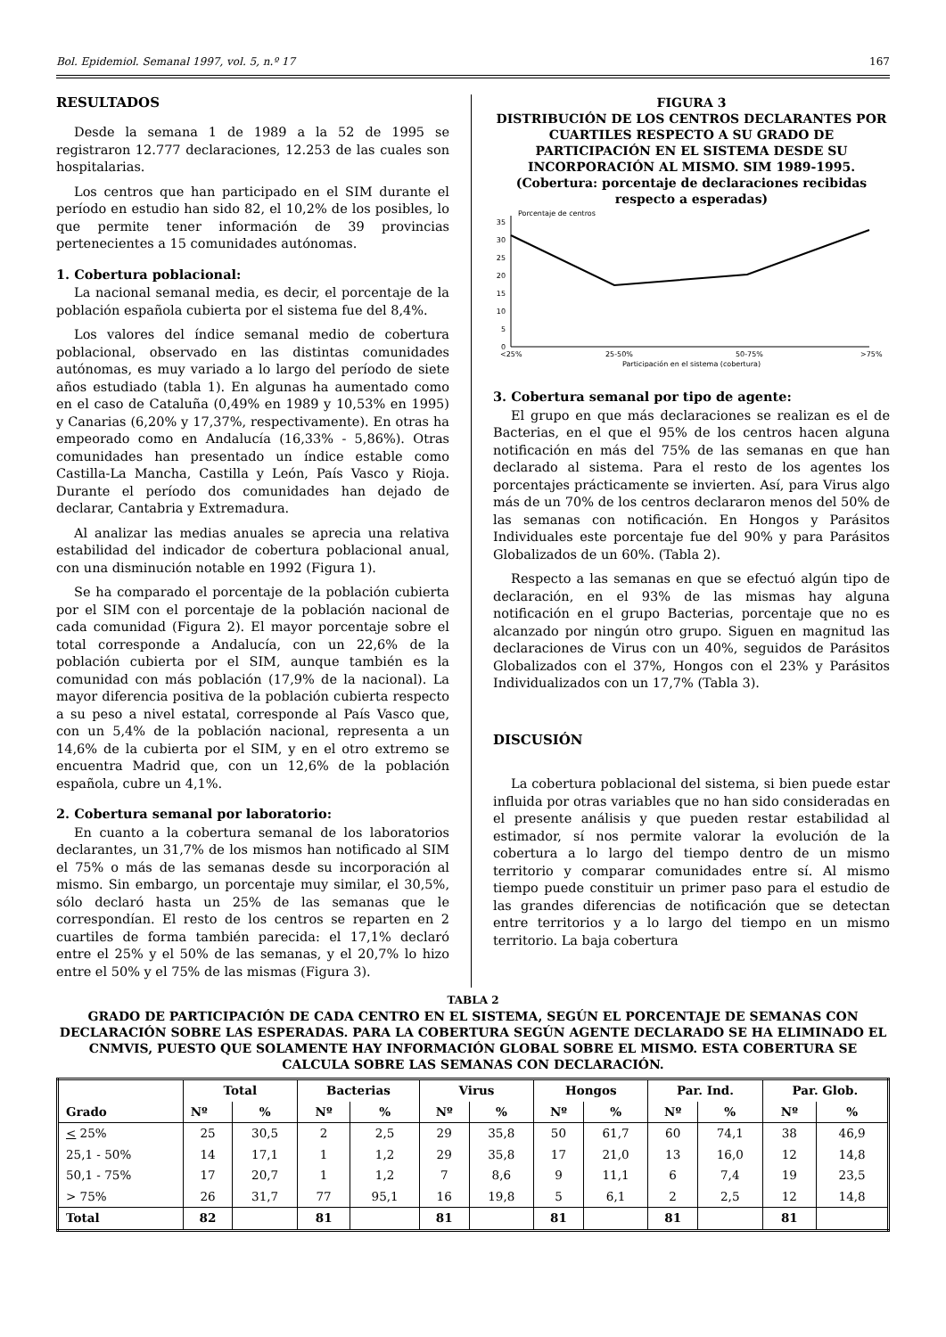Bol. Epidemiol. Semanal 1997, vol. 5, n.º 17 167
RESULTADOS
Desde la semana 1 de 1989 a la 52 de 1995 se registraron 12.777 declaraciones, 12.253 de las cuales son hospitalarias.
Los centros que han participado en el SIM durante el período en estudio han sido 82, el 10,2% de los posibles, lo que permite tener información de 39 provincias pertenecientes a 15 comunidades autónomas.
1. Cobertura poblacional:
La nacional semanal media, es decir, el porcentaje de la población española cubierta por el sistema fue del 8,4%.
Los valores del índice semanal medio de cobertura poblacional, observado en las distintas comunidades autónomas, es muy variado a lo largo del período de siete años estudiado (tabla 1). En algunas ha aumentado como en el caso de Cataluña (0,49% en 1989 y 10,53% en 1995) y Canarias (6,20% y 17,37%, respectivamente). En otras ha empeorado como en Andalucía (16,33% - 5,86%). Otras comunidades han presentado un índice estable como Castilla-La Mancha, Castilla y León, País Vasco y Rioja. Durante el período dos comunidades han dejado de declarar, Cantabria y Extremadura.
Al analizar las medias anuales se aprecia una relativa estabilidad del indicador de cobertura poblacional anual, con una disminución notable en 1992 (Figura 1).
Se ha comparado el porcentaje de la población cubierta por el SIM con el porcentaje de la población nacional de cada comunidad (Figura 2). El mayor porcentaje sobre el total corresponde a Andalucía, con un 22,6% de la población cubierta por el SIM, aunque también es la comunidad con más población (17,9% de la nacional). La mayor diferencia positiva de la población cubierta respecto a su peso a nivel estatal, corresponde al País Vasco que, con un 5,4% de la población nacional, representa a un 14,6% de la cubierta por el SIM, y en el otro extremo se encuentra Madrid que, con un 12,6% de la población española, cubre un 4,1%.
2. Cobertura semanal por laboratorio:
En cuanto a la cobertura semanal de los laboratorios declarantes, un 31,7% de los mismos han notificado al SIM el 75% o más de las semanas desde su incorporación al mismo. Sin embargo, un porcentaje muy similar, el 30,5%, sólo declaró hasta un 25% de las semanas que le correspondían. El resto de los centros se reparten en 2 cuartiles de forma también parecida: el 17,1% declaró entre el 25% y el 50% de las semanas, y el 20,7% lo hizo entre el 50% y el 75% de las mismas (Figura 3).
FIGURA 3
DISTRIBUCIÓN DE LOS CENTROS DECLARANTES POR CUARTILES RESPECTO A SU GRADO DE PARTICIPACIÓN EN EL SISTEMA DESDE SU INCORPORACIÓN AL MISMO. SIM 1989-1995.
(Cobertura: porcentaje de declaraciones recibidas respecto a esperadas)
Porcentaje de centros
35
30
25
20
15
10
5
0
<25%
25-50%
50-75%
>75%
Participación en el sistema (cobertura)
3. Cobertura semanal por tipo de agente:
El grupo en que más declaraciones se realizan es el de Bacterias, en el que el 95% de los centros hacen alguna notificación en más del 75% de las semanas en que han declarado al sistema. Para el resto de los agentes los porcentajes prácticamente se invierten. Así, para Virus algo más de un 70% de los centros declararon menos del 50% de las semanas con notificación. En Hongos y Parásitos Individuales este porcentaje fue del 90% y para Parásitos Globalizados de un 60%. (Tabla 2).
Respecto a las semanas en que se efectuó algún tipo de declaración, en el 93% de las mismas hay alguna notificación en el grupo Bacterias, porcentaje que no es alcanzado por ningún otro grupo. Siguen en magnitud las declaraciones de Virus con un 40%, seguidos de Parásitos Globalizados con el 37%, Hongos con el 23% y Parásitos Individualizados con un 17,7% (Tabla 3).
DISCUSIÓN
La cobertura poblacional del sistema, si bien puede estar influida por otras variables que no han sido consideradas en el presente análisis y que pueden restar estabilidad al estimador, sí nos permite valorar la evolución de la cobertura a lo largo del tiempo dentro de un mismo territorio y comparar comunidades entre sí. Al mismo tiempo puede constituir un primer paso para el estudio de las grandes diferencias de notificación que se detectan entre territorios y a lo largo del tiempo en un mismo territorio. La baja cobertura
TABLA 2
GRADO DE PARTICIPACIÓN DE CADA CENTRO EN EL SISTEMA, SEGÚN EL PORCENTAJE DE SEMANAS CON DECLARACIÓN SOBRE LAS ESPERADAS. PARA LA COBERTURA SEGÚN AGENTE DECLARADO SE HA ELIMINADO EL CNMVIS, PUESTO QUE SOLAMENTE HAY INFORMACIÓN GLOBAL SOBRE EL MISMO. ESTA COBERTURA SE CALCULA SOBRE LAS SEMANAS CON DECLARACIÓN.
| Grado | Total | | Bacterias | | Virus | | Hongos | | Par. Ind. | | Par. Glob. | |
| --- | --- | --- | --- | --- | --- | --- | --- | --- | --- | --- | --- | --- |
| | Nº | % | Nº | % | Nº | % | Nº | % | Nº | % | Nº | % |
| < 25% | 25 | 30,5 | 2 | 2,5 | 29 | 35,8 | 50 | 61,7 | 60 | 74,1 | 38 | 46,9 |
| 25,1 - 50% | 14 | 17,1 | 1 | 1,2 | 29 | 35,8 | 17 | 21,0 | 13 | 16,0 | 12 | 14,8 |
| 50,1 - 75% | 17 | 20,7 | 1 | 1,2 | 7 | 8,6 | 9 | 11,1 | 6 | 7,4 | 19 | 23,5 |
| > 75% | 26 | 31,7 | 77 | 95,1 | 16 | 19,8 | 5 | 6,1 | 2 | 2,5 | 12 | 14,8 |
| Total | 82 | | 81 | | 81 | | 81 | | 81 | | 81 | |